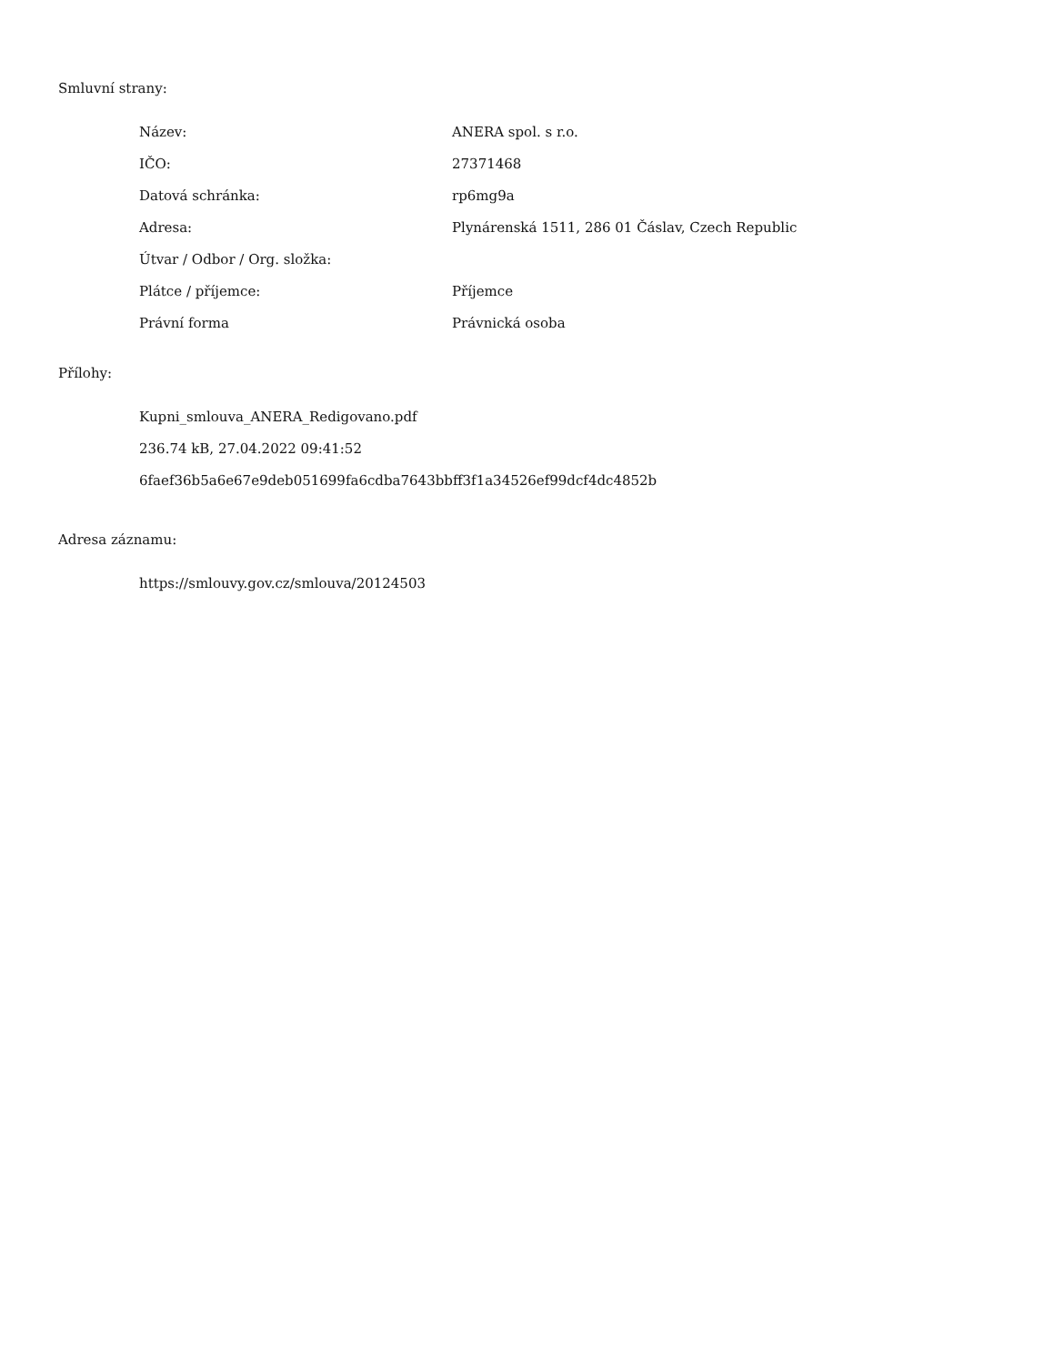Smluvní strany:
| Název: | ANERA spol. s r.o. |
| IČO: | 27371468 |
| Datová schránka: | rp6mg9a |
| Adresa: | Plynárenská 1511, 286 01 Čáslav, Czech Republic |
| Útvar / Odbor / Org. složka: | |
| Plátce / příjemce: | Příjemce |
| Právní forma | Právnická osoba |
Přílohy:
Kupni_smlouva_ANERA_Redigovano.pdf
236.74 kB, 27.04.2022 09:41:52
6faef36b5a6e67e9deb051699fa6cdba7643bbff3f1a34526ef99dcf4dc4852b
Adresa záznamu:
https://smlouvy.gov.cz/smlouva/20124503